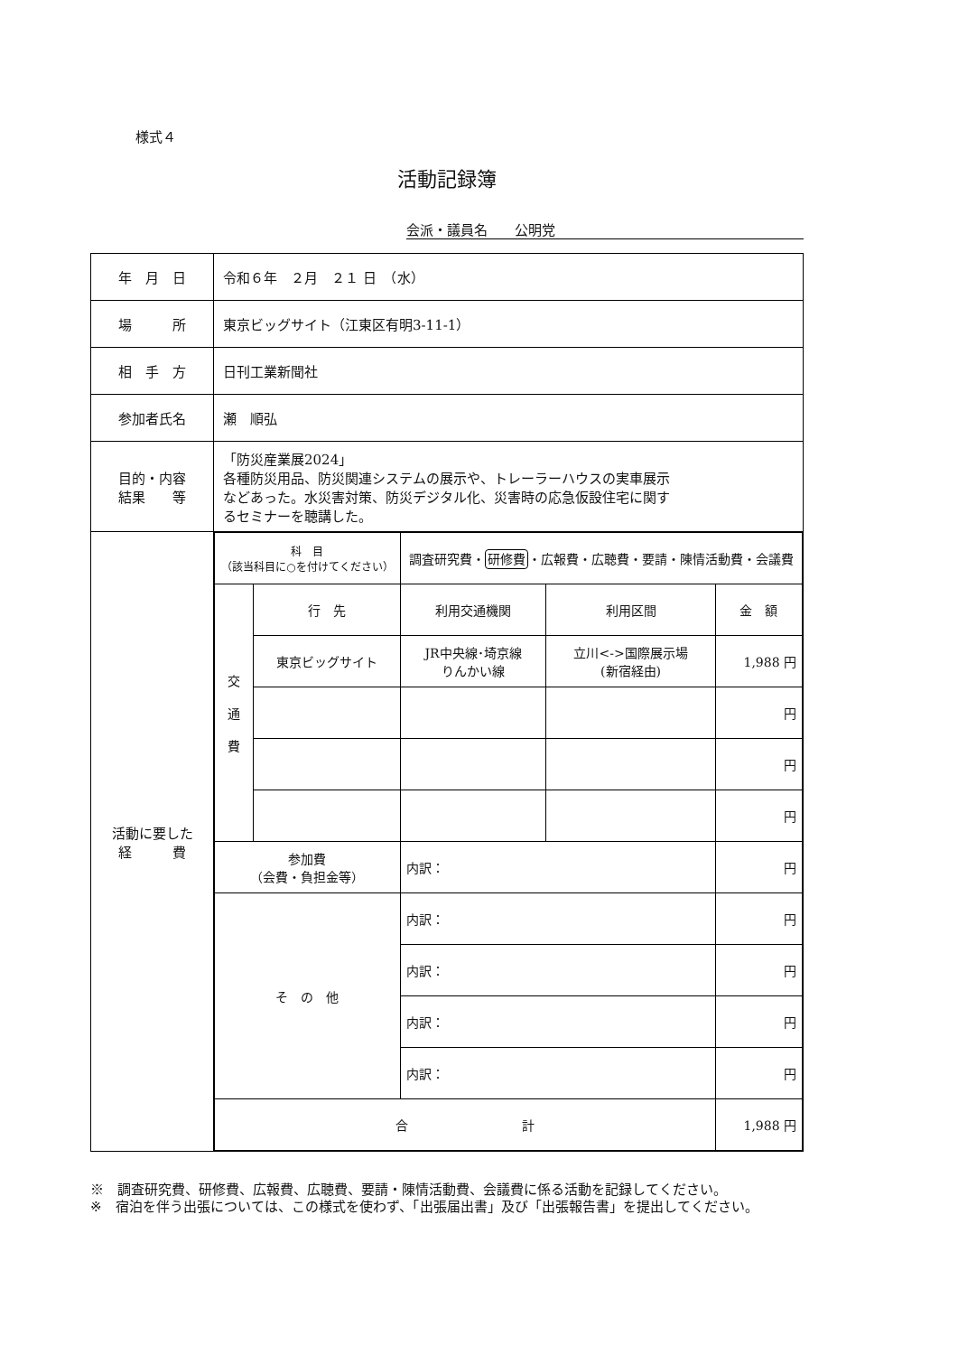様式４
活動記録簿
会派・議員名　　公明党
| 年 月 日 | 令和６年 ２月 ２１ 日 （水） |
| 場 所 | 東京ビッグサイト（江東区有明3-11-1） |
| 相 手 方 | 日刊工業新聞社 |
| 参加者氏名 | 瀬 順弘 |
| 目的・内容 結果 等 | 「防災産業展2024」 各種防災用品、防災関連システムの展示や、トレーラーハウスの実車展示 などあった。水災害対策、防災デジタル化、災害時の応急仮設住宅に関す るセミナーを聴講した。 |
| 活動に要した 経 費 | / 科 目 （該当科目に○を付けてください） / / 調査研究費・ 研修費 ・広報費・広聴費・要請・陳情活動費・会議費 / / / / 交 通 費 / 行 先 / 利用交通機関 / 利用区間 / 金 額 / / / 東京ビッグサイト / JR中央線･埼京線 りんかい線 / 立川<->国際展示場 (新宿経由) / 1,988 円 / / / / / / 円 / / / / / / 円 / / / / / / 円 / / 参加費 （会費・負担金等） / / 内訳： / / 円 / / そ の 他 / / 内訳： / / 円 / / / / 内訳： / / 円 / / / / 内訳： / / 円 / / / / 内訳： / / 円 / / 合 計 / / / / 1,988 円 / |
※　調査研究費、研修費、広報費、広聴費、要請・陳情活動費、会議費に係る活動を記録してください。
※　宿泊を伴う出張については、この様式を使わず、「出張届出書」及び「出張報告書」を提出してください。